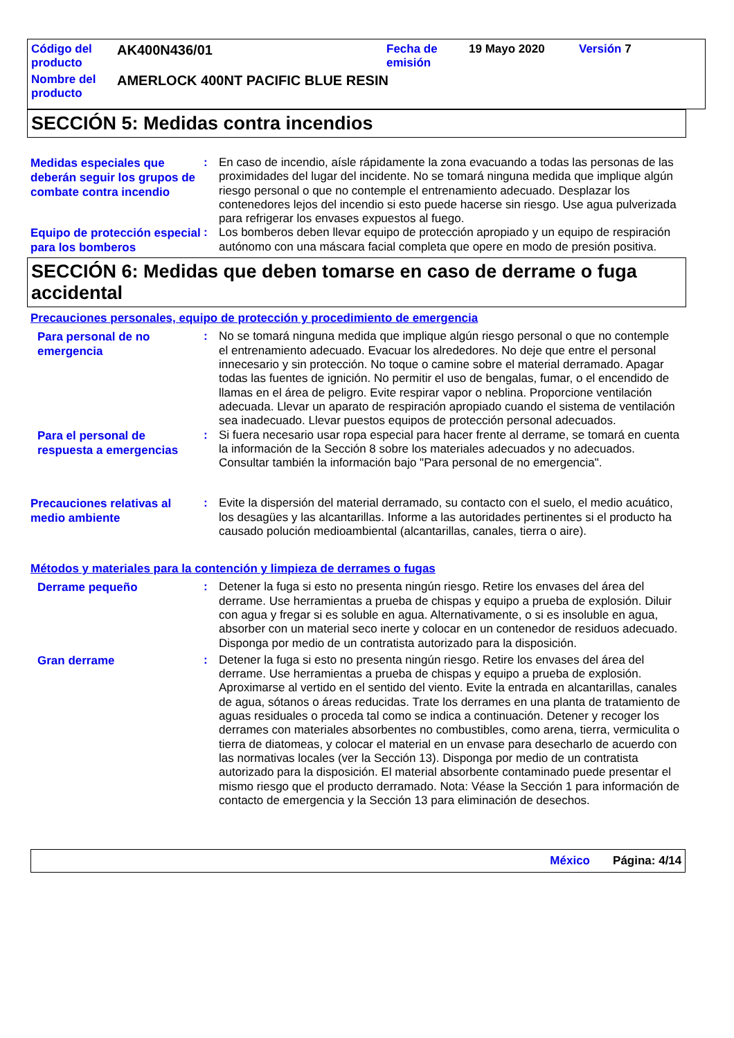| Código del producto | AK400N436/01 | Fecha de emisión | 19 Mayo 2020 | Versión 7 |
| Nombre del producto | AMERLOCK 400NT PACIFIC BLUE RESIN | | | |
SECCIÓN 5: Medidas contra incendios
Medidas especiales que deberán seguir los grupos de combate contra incendio
: En caso de incendio, aísle rápidamente la zona evacuando a todas las personas de las proximidades del lugar del incidente. No se tomará ninguna medida que implique algún riesgo personal o que no contemple el entrenamiento adecuado. Desplazar los contenedores lejos del incendio si esto puede hacerse sin riesgo. Use agua pulverizada para refrigerar los envases expuestos al fuego.
Equipo de protección especial para los bomberos
: Los bomberos deben llevar equipo de protección apropiado y un equipo de respiración autónomo con una máscara facial completa que opere en modo de presión positiva.
SECCIÓN 6: Medidas que deben tomarse en caso de derrame o fuga accidental
Precauciones personales, equipo de protección y procedimiento de emergencia
Para personal de no emergencia
: No se tomará ninguna medida que implique algún riesgo personal o que no contemple el entrenamiento adecuado. Evacuar los alrededores. No deje que entre el personal innecesario y sin protección. No toque o camine sobre el material derramado. Apagar todas las fuentes de ignición. No permitir el uso de bengalas, fumar, o el encendido de llamas en el área de peligro. Evite respirar vapor o neblina. Proporcione ventilación adecuada. Llevar un aparato de respiración apropiado cuando el sistema de ventilación sea inadecuado. Llevar puestos equipos de protección personal adecuados.
Para el personal de respuesta a emergencias
: Si fuera necesario usar ropa especial para hacer frente al derrame, se tomará en cuenta la información de la Sección 8 sobre los materiales adecuados y no adecuados. Consultar también la información bajo "Para personal de no emergencia".
Precauciones relativas al medio ambiente
: Evite la dispersión del material derramado, su contacto con el suelo, el medio acuático, los desagües y las alcantarillas. Informe a las autoridades pertinentes si el producto ha causado polución medioambiental (alcantarillas, canales, tierra o aire).
Métodos y materiales para la contención y limpieza de derrames o fugas
Derrame pequeño
: Detener la fuga si esto no presenta ningún riesgo. Retire los envases del área del derrame. Use herramientas a prueba de chispas y equipo a prueba de explosión. Diluir con agua y fregar si es soluble en agua. Alternativamente, o si es insoluble en agua, absorber con un material seco inerte y colocar en un contenedor de residuos adecuado. Disponga por medio de un contratista autorizado para la disposición.
Gran derrame
: Detener la fuga si esto no presenta ningún riesgo. Retire los envases del área del derrame. Use herramientas a prueba de chispas y equipo a prueba de explosión. Aproximarse al vertido en el sentido del viento. Evite la entrada en alcantarillas, canales de agua, sótanos o áreas reducidas. Trate los derrames en una planta de tratamiento de aguas residuales o proceda tal como se indica a continuación. Detener y recoger los derrames con materiales absorbentes no combustibles, como arena, tierra, vermiculita o tierra de diatomeas, y colocar el material en un envase para desecharlo de acuerdo con las normativas locales (ver la Sección 13). Disponga por medio de un contratista autorizado para la disposición. El material absorbente contaminado puede presentar el mismo riesgo que el producto derramado. Nota: Véase la Sección 1 para información de contacto de emergencia y la Sección 13 para eliminación de desechos.
México Página: 4/14